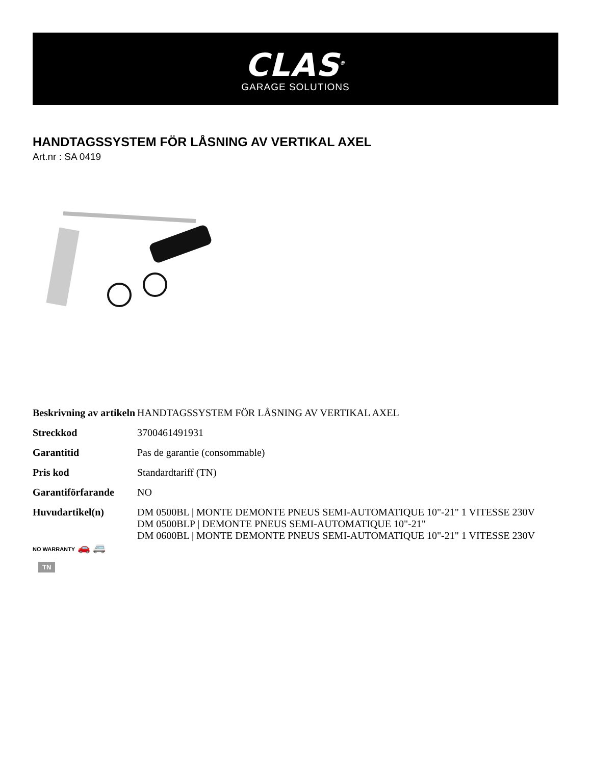CLAS<sup>®</sup>
GARAGE SOLUTIONS
HANDTAGSSYSTEM FÖR LÅSNING AV VERTIKAL AXEL
Art.nr : SA 0419
| Beskrivning av artikeln | HANDTAGSSYSTEM FÖR LÅSNING AV VERTIKAL AXEL |
| Streckkod | 3700461491931 |
| Garantitid | Pas de garantie (consommable) |
| Pris kod | Standardtariff (TN) |
| Garantiförfarande | NO |
| Huvudartikel(n) NO WARRANTY 🚗 🚐 | DM 0500BL / MONTE DEMONTE PNEUS SEMI-AUTOMATIQUE 10"-21" 1 VITESSE 230V DM 0500BLP / DEMONTE PNEUS SEMI-AUTOMATIQUE 10"-21" DM 0600BL / MONTE DEMONTE PNEUS SEMI-AUTOMATIQUE 10"-21" 1 VITESSE 230V |
TN